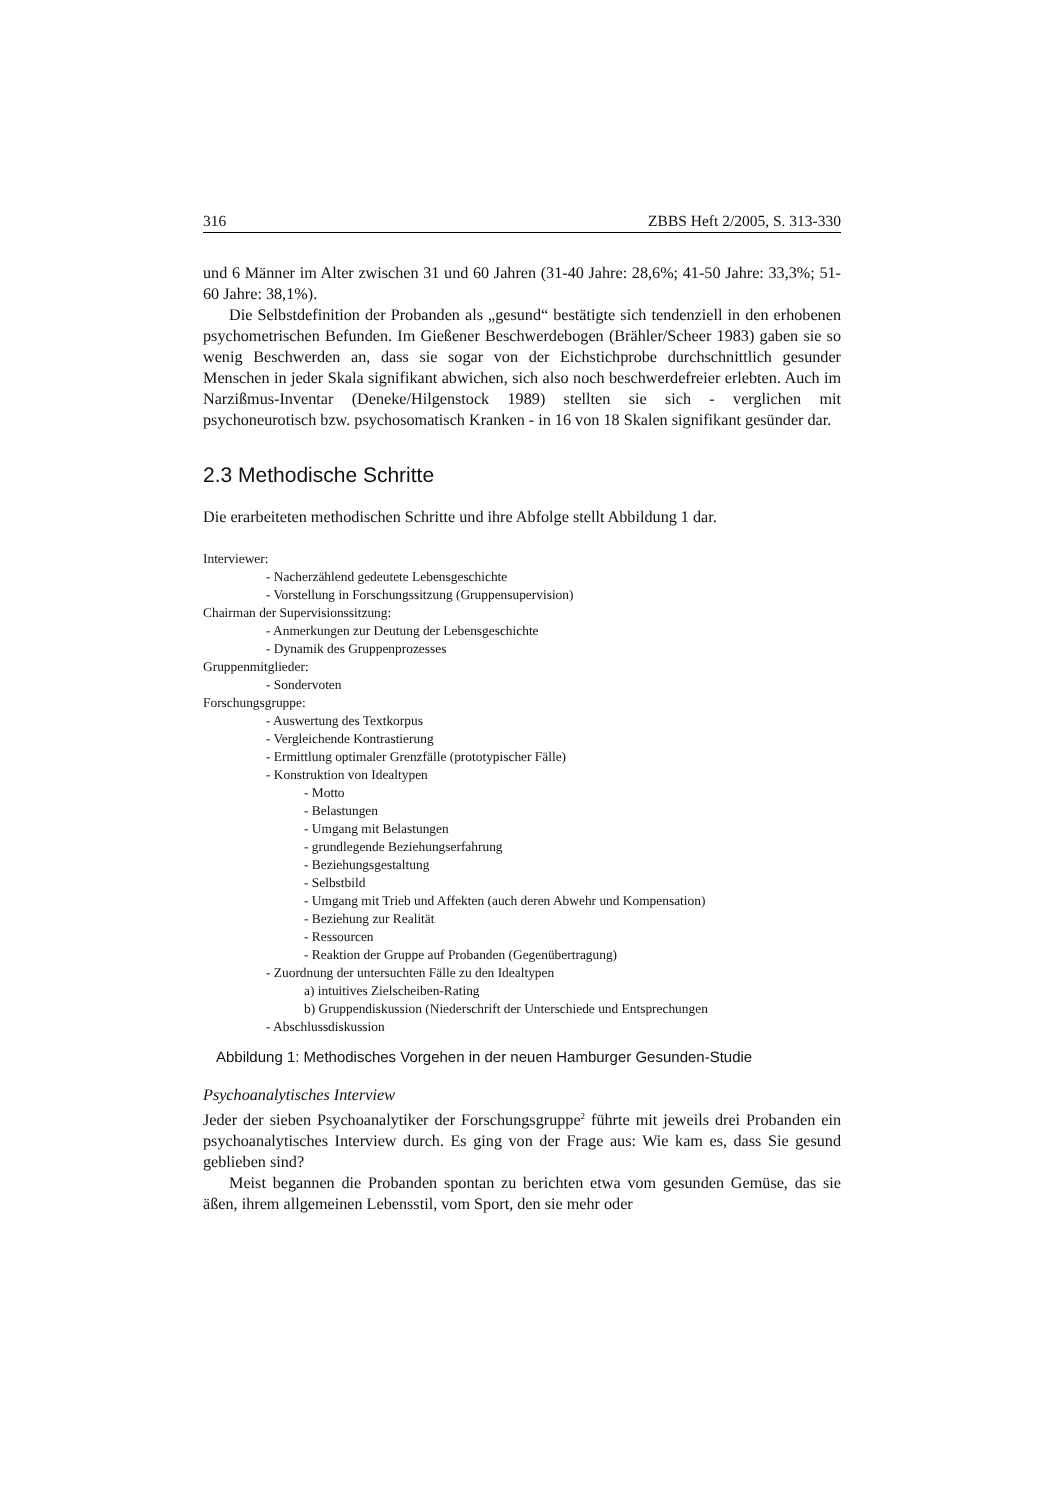316 ZBBS Heft 2/2005, S. 313-330
und 6 Männer im Alter zwischen 31 und 60 Jahren (31-40 Jahre: 28,6%; 41-50 Jahre: 33,3%; 51-60 Jahre: 38,1%).
Die Selbstdefinition der Probanden als „gesund“ bestätigte sich tendenziell in den erhobenen psychometrischen Befunden. Im Gießener Beschwerdebogen (Brähler/Scheer 1983) gaben sie so wenig Beschwerden an, dass sie sogar von der Eichstichprobe durchschnittlich gesunder Menschen in jeder Skala signifikant abwichen, sich also noch beschwerdefreier erlebten. Auch im Narzißmus-Inventar (Deneke/Hilgenstock 1989) stellten sie sich - verglichen mit psychoneurotisch bzw. psychosomatisch Kranken - in 16 von 18 Skalen signifikant gesünder dar.
2.3 Methodische Schritte
Die erarbeiteten methodischen Schritte und ihre Abfolge stellt Abbildung 1 dar.
Interviewer:
- Nacherzählend gedeutete Lebensgeschichte
- Vorstellung in Forschungssitzung (Gruppensupervision)
Chairman der Supervisionssitzung:
- Anmerkungen zur Deutung der Lebensgeschichte
- Dynamik des Gruppenprozesses
Gruppenmitglieder:
- Sondervoten
Forschungsgruppe:
- Auswertung des Textkorpus
- Vergleichende Kontrastierung
- Ermittlung optimaler Grenzfälle (prototypischer Fälle)
- Konstruktion von Idealtypen
- Motto
- Belastungen
- Umgang mit Belastungen
- grundlegende Beziehungserfahrung
- Beziehungsgestaltung
- Selbstbild
- Umgang mit Trieb und Affekten (auch deren Abwehr und Kompensation)
- Beziehung zur Realität
- Ressourcen
- Reaktion der Gruppe auf Probanden (Gegenübertragung)
- Zuordnung der untersuchten Fälle zu den Idealtypen
a) intuitives Zielscheiben-Rating
b) Gruppendiskussion (Niederschrift der Unterschiede und Entsprechungen
- Abschlussdiskussion
Abbildung 1: Methodisches Vorgehen in der neuen Hamburger Gesunden-Studie
Psychoanalytisches Interview
Jeder der sieben Psychoanalytiker der Forschungsgruppe<sup>2</sup> führte mit jeweils drei Probanden ein psychoanalytisches Interview durch. Es ging von der Frage aus: Wie kam es, dass Sie gesund geblieben sind?
Meist begannen die Probanden spontan zu berichten etwa vom gesunden Gemüse, das sie äßen, ihrem allgemeinen Lebensstil, vom Sport, den sie mehr oder